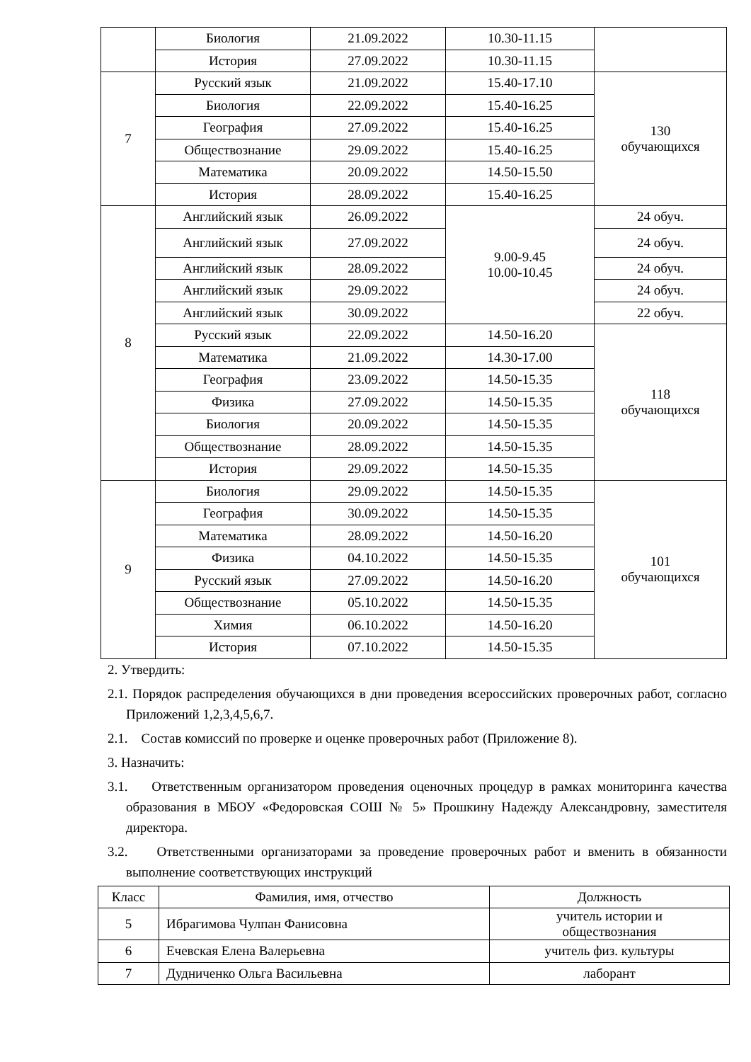| | Биология | 21.09.2022 | 10.30-11.15 | |
| | История | 27.09.2022 | 10.30-11.15 | |
| 7 | Русский язык | 21.09.2022 | 15.40-17.10 | 130 обучающихся |
| | Биология | 22.09.2022 | 15.40-16.25 | |
| | География | 27.09.2022 | 15.40-16.25 | |
| | Обществознание | 29.09.2022 | 15.40-16.25 | |
| | Математика | 20.09.2022 | 14.50-15.50 | |
| | История | 28.09.2022 | 15.40-16.25 | |
| 8 | Английский язык | 26.09.2022 | 9.00-9.45 10.00-10.45 | 24 обуч. |
| | Английский язык | 27.09.2022 | | 24 обуч. |
| | Английский язык | 28.09.2022 | | 24 обуч. |
| | Английский язык | 29.09.2022 | | 24 обуч. |
| | Английский язык | 30.09.2022 | | 22 обуч. |
| | Русский язык | 22.09.2022 | 14.50-16.20 | 118 обучающихся |
| | Математика | 21.09.2022 | 14.30-17.00 | |
| | География | 23.09.2022 | 14.50-15.35 | |
| | Физика | 27.09.2022 | 14.50-15.35 | |
| | Биология | 20.09.2022 | 14.50-15.35 | |
| | Обществознание | 28.09.2022 | 14.50-15.35 | |
| | История | 29.09.2022 | 14.50-15.35 | |
| 9 | Биология | 29.09.2022 | 14.50-15.35 | 101 обучающихся |
| | География | 30.09.2022 | 14.50-15.35 | |
| | Математика | 28.09.2022 | 14.50-16.20 | |
| | Физика | 04.10.2022 | 14.50-15.35 | |
| | Русский язык | 27.09.2022 | 14.50-16.20 | |
| | Обществознание | 05.10.2022 | 14.50-15.35 | |
| | Химия | 06.10.2022 | 14.50-16.20 | |
| | История | 07.10.2022 | 14.50-15.35 | |
2. Утвердить:
2.1. Порядок распределения обучающихся в дни проведения всероссийских проверочных работ, согласно Приложений 1,2,3,4,5,6,7.
2.1. Состав комиссий по проверке и оценке проверочных работ (Приложение 8).
3. Назначить:
3.1. Ответственным организатором проведения оценочных процедур в рамках мониторинга качества образования в МБОУ «Федоровская СОШ № 5» Прошкину Надежду Александровну, заместителя директора.
3.2. Ответственными организаторами за проведение проверочных работ и вменить в обязанности выполнение соответствующих инструкций
| Класс | Фамилия, имя, отчество | Должность |
| --- | --- | --- |
| 5 | Ибрагимова Чулпан Фанисовна | учитель истории и обществознания |
| 6 | Ечевская Елена Валерьевна | учитель физ. культуры |
| 7 | Дудниченко Ольга Васильевна | лаборант |